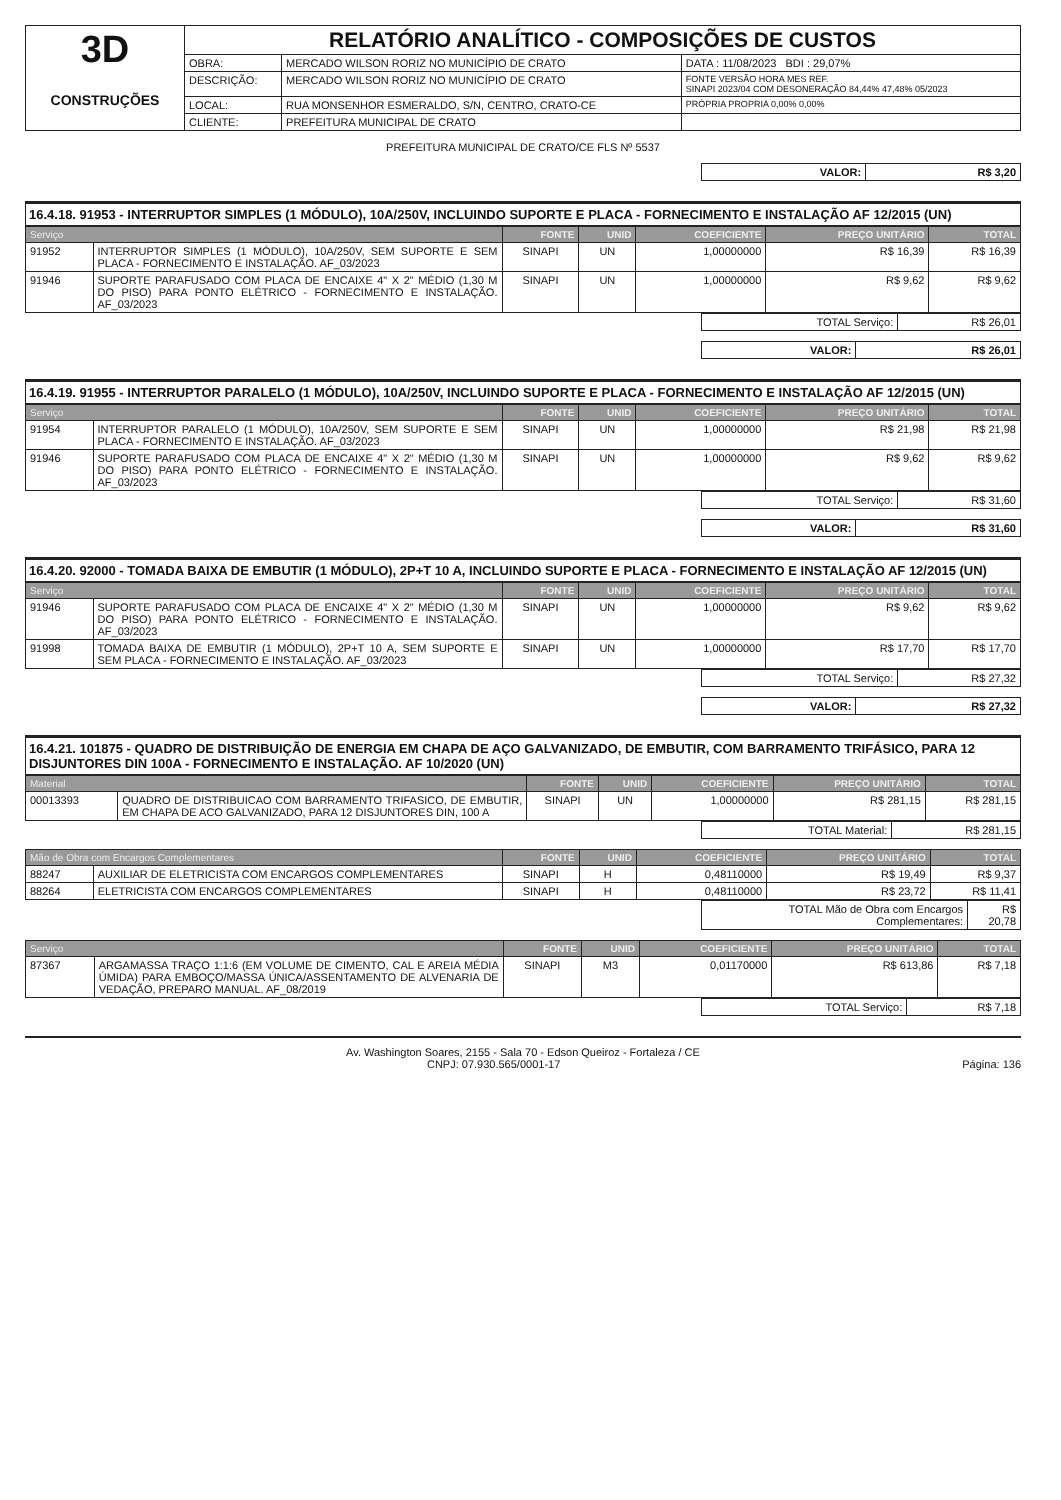| 3D CONSTRUÇÕES | RELATÓRIO ANALÍTICO - COMPOSIÇÕES DE CUSTOS | | |
| | OBRA: | MERCADO WILSON RORIZ NO MUNICÍPIO DE CRATO | DATA : 11/08/2023 BDI : 29,07% |
| | DESCRIÇÃO: | MERCADO WILSON RORIZ NO MUNICÍPIO DE CRATO | FONTE VERSÃO HORA MES REF. SINAPI 2023/04 COM DESONERAÇÃO 84,44% 47,48% 05/2023 |
| | LOCAL: | RUA MONSENHOR ESMERALDO, S/N, CENTRO, CRATO-CE | PRÓPRIA PROPRIA 0,00% 0,00% |
| | CLIENTE: | PREFEITURA MUNICIPAL DE CRATO | |
PREFEITURA MUNICIPAL DE CRATO/CE FLS Nº 5537
| VALOR: | R$ 3,20 |
16.4.18. 91953 - INTERRUPTOR SIMPLES (1 MÓDULO), 10A/250V, INCLUINDO SUPORTE E PLACA - FORNECIMENTO E INSTALAÇÃO AF 12/2015 (UN)
| Serviço | | FONTE | UNID | COEFICIENTE | PREÇO UNITÁRIO | TOTAL |
| --- | --- | --- | --- | --- | --- | --- |
| 91952 | INTERRUPTOR SIMPLES (1 MÓDULO), 10A/250V, SEM SUPORTE E SEM PLACA - FORNECIMENTO E INSTALAÇÃO. AF_03/2023 | SINAPI | UN | 1,00000000 | R$ 16,39 | R$ 16,39 |
| 91946 | SUPORTE PARAFUSADO COM PLACA DE ENCAIXE 4" X 2" MÉDIO (1,30 M DO PISO) PARA PONTO ELÉTRICO - FORNECIMENTO E INSTALAÇÃO. AF_03/2023 | SINAPI | UN | 1,00000000 | R$ 9,62 | R$ 9,62 |
| TOTAL Serviço: | R$ 26,01 |
| VALOR: | R$ 26,01 |
16.4.19. 91955 - INTERRUPTOR PARALELO (1 MÓDULO), 10A/250V, INCLUINDO SUPORTE E PLACA - FORNECIMENTO E INSTALAÇÃO AF 12/2015 (UN)
| Serviço | | FONTE | UNID | COEFICIENTE | PREÇO UNITÁRIO | TOTAL |
| --- | --- | --- | --- | --- | --- | --- |
| 91954 | INTERRUPTOR PARALELO (1 MÓDULO), 10A/250V, SEM SUPORTE E SEM PLACA - FORNECIMENTO E INSTALAÇÃO. AF_03/2023 | SINAPI | UN | 1,00000000 | R$ 21,98 | R$ 21,98 |
| 91946 | SUPORTE PARAFUSADO COM PLACA DE ENCAIXE 4" X 2" MÉDIO (1,30 M DO PISO) PARA PONTO ELÉTRICO - FORNECIMENTO E INSTALAÇÃO. AF_03/2023 | SINAPI | UN | 1,00000000 | R$ 9,62 | R$ 9,62 |
| TOTAL Serviço: | R$ 31,60 |
| VALOR: | R$ 31,60 |
16.4.20. 92000 - TOMADA BAIXA DE EMBUTIR (1 MÓDULO), 2P+T 10 A, INCLUINDO SUPORTE E PLACA - FORNECIMENTO E INSTALAÇÃO AF 12/2015 (UN)
| Serviço | | FONTE | UNID | COEFICIENTE | PREÇO UNITÁRIO | TOTAL |
| --- | --- | --- | --- | --- | --- | --- |
| 91946 | SUPORTE PARAFUSADO COM PLACA DE ENCAIXE 4" X 2" MÉDIO (1,30 M DO PISO) PARA PONTO ELÉTRICO - FORNECIMENTO E INSTALAÇÃO. AF_03/2023 | SINAPI | UN | 1,00000000 | R$ 9,62 | R$ 9,62 |
| 91998 | TOMADA BAIXA DE EMBUTIR (1 MÓDULO), 2P+T 10 A, SEM SUPORTE E SEM PLACA - FORNECIMENTO E INSTALAÇÃO. AF_03/2023 | SINAPI | UN | 1,00000000 | R$ 17,70 | R$ 17,70 |
| TOTAL Serviço: | R$ 27,32 |
| VALOR: | R$ 27,32 |
16.4.21. 101875 - QUADRO DE DISTRIBUIÇÃO DE ENERGIA EM CHAPA DE AÇO GALVANIZADO, DE EMBUTIR, COM BARRAMENTO TRIFÁSICO, PARA 12 DISJUNTORES DIN 100A - FORNECIMENTO E INSTALAÇÃO. AF 10/2020 (UN)
| Material | | FONTE | UNID | COEFICIENTE | PREÇO UNITÁRIO | TOTAL |
| --- | --- | --- | --- | --- | --- | --- |
| 00013393 | QUADRO DE DISTRIBUICAO COM BARRAMENTO TRIFASICO, DE EMBUTIR, EM CHAPA DE ACO GALVANIZADO, PARA 12 DISJUNTORES DIN, 100 A | SINAPI | UN | 1,00000000 | R$ 281,15 | R$ 281,15 |
| TOTAL Material: | R$ 281,15 |
| Mão de Obra com Encargos Complementares | | FONTE | UNID | COEFICIENTE | PREÇO UNITÁRIO | TOTAL |
| --- | --- | --- | --- | --- | --- | --- |
| 88247 | AUXILIAR DE ELETRICISTA COM ENCARGOS COMPLEMENTARES | SINAPI | H | 0,48110000 | R$ 19,49 | R$ 9,37 |
| 88264 | ELETRICISTA COM ENCARGOS COMPLEMENTARES | SINAPI | H | 0,48110000 | R$ 23,72 | R$ 11,41 |
| TOTAL Mão de Obra com Encargos Complementares: | R$ 20,78 |
| Serviço | | FONTE | UNID | COEFICIENTE | PREÇO UNITÁRIO | TOTAL |
| --- | --- | --- | --- | --- | --- | --- |
| 87367 | ARGAMASSA TRAÇO 1:1:6 (EM VOLUME DE CIMENTO, CAL E AREIA MÉDIA ÚMIDA) PARA EMBOÇO/MASSA ÚNICA/ASSENTAMENTO DE ALVENARIA DE VEDAÇÃO, PREPARO MANUAL. AF_08/2019 | SINAPI | M3 | 0,01170000 | R$ 613,86 | R$ 7,18 |
| TOTAL Serviço: | R$ 7,18 |
Av. Washington Soares, 2155 - Sala 70 - Edson Queiroz - Fortaleza / CE
CNPJ: 07.930.565/0001-17 Página: 136